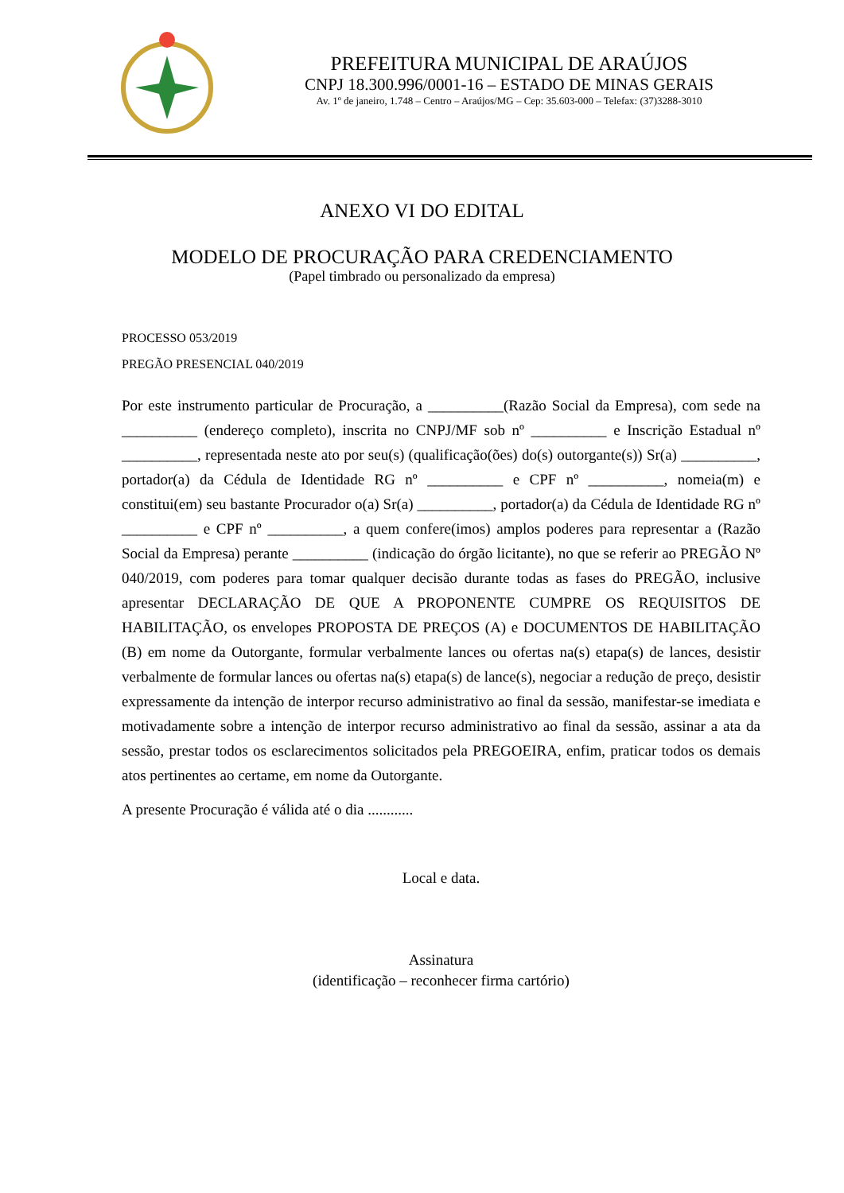PREFEITURA MUNICIPAL DE ARAÚJOS
CNPJ 18.300.996/0001-16 – ESTADO DE MINAS GERAIS
Av. 1º de janeiro, 1.748 – Centro – Araújos/MG – Cep: 35.603-000 – Telefax: (37)3288-3010
ANEXO VI DO EDITAL
MODELO DE PROCURAÇÃO PARA CREDENCIAMENTO
(Papel timbrado ou personalizado da empresa)
PROCESSO 053/2019
PREGÃO PRESENCIAL 040/2019
Por este instrumento particular de Procuração, a __________(Razão Social da Empresa), com sede na __________ (endereço completo), inscrita no CNPJ/MF sob nº __________ e Inscrição Estadual nº __________, representada neste ato por seu(s) (qualificação(ões) do(s) outorgante(s)) Sr(a) __________, portador(a) da Cédula de Identidade RG nº __________ e CPF nº __________, nomeia(m) e constitui(em) seu bastante Procurador o(a) Sr(a) __________, portador(a) da Cédula de Identidade RG nº __________ e CPF nº __________, a quem confere(imos) amplos poderes para representar a (Razão Social da Empresa) perante __________ (indicação do órgão licitante), no que se referir ao PREGÃO Nº 040/2019, com poderes para tomar qualquer decisão durante todas as fases do PREGÃO, inclusive apresentar DECLARAÇÃO DE QUE A PROPONENTE CUMPRE OS REQUISITOS DE HABILITAÇÃO, os envelopes PROPOSTA DE PREÇOS (A) e DOCUMENTOS DE HABILITAÇÃO (B) em nome da Outorgante, formular verbalmente lances ou ofertas na(s) etapa(s) de lances, desistir verbalmente de formular lances ou ofertas na(s) etapa(s) de lance(s), negociar a redução de preço, desistir expressamente da intenção de interpor recurso administrativo ao final da sessão, manifestar-se imediata e motivadamente sobre a intenção de interpor recurso administrativo ao final da sessão, assinar a ata da sessão, prestar todos os esclarecimentos solicitados pela PREGOEIRA, enfim, praticar todos os demais atos pertinentes ao certame, em nome da Outorgante.
A presente Procuração é válida até o dia ............
Local e data.
Assinatura
(identificação – reconhecer firma cartório)